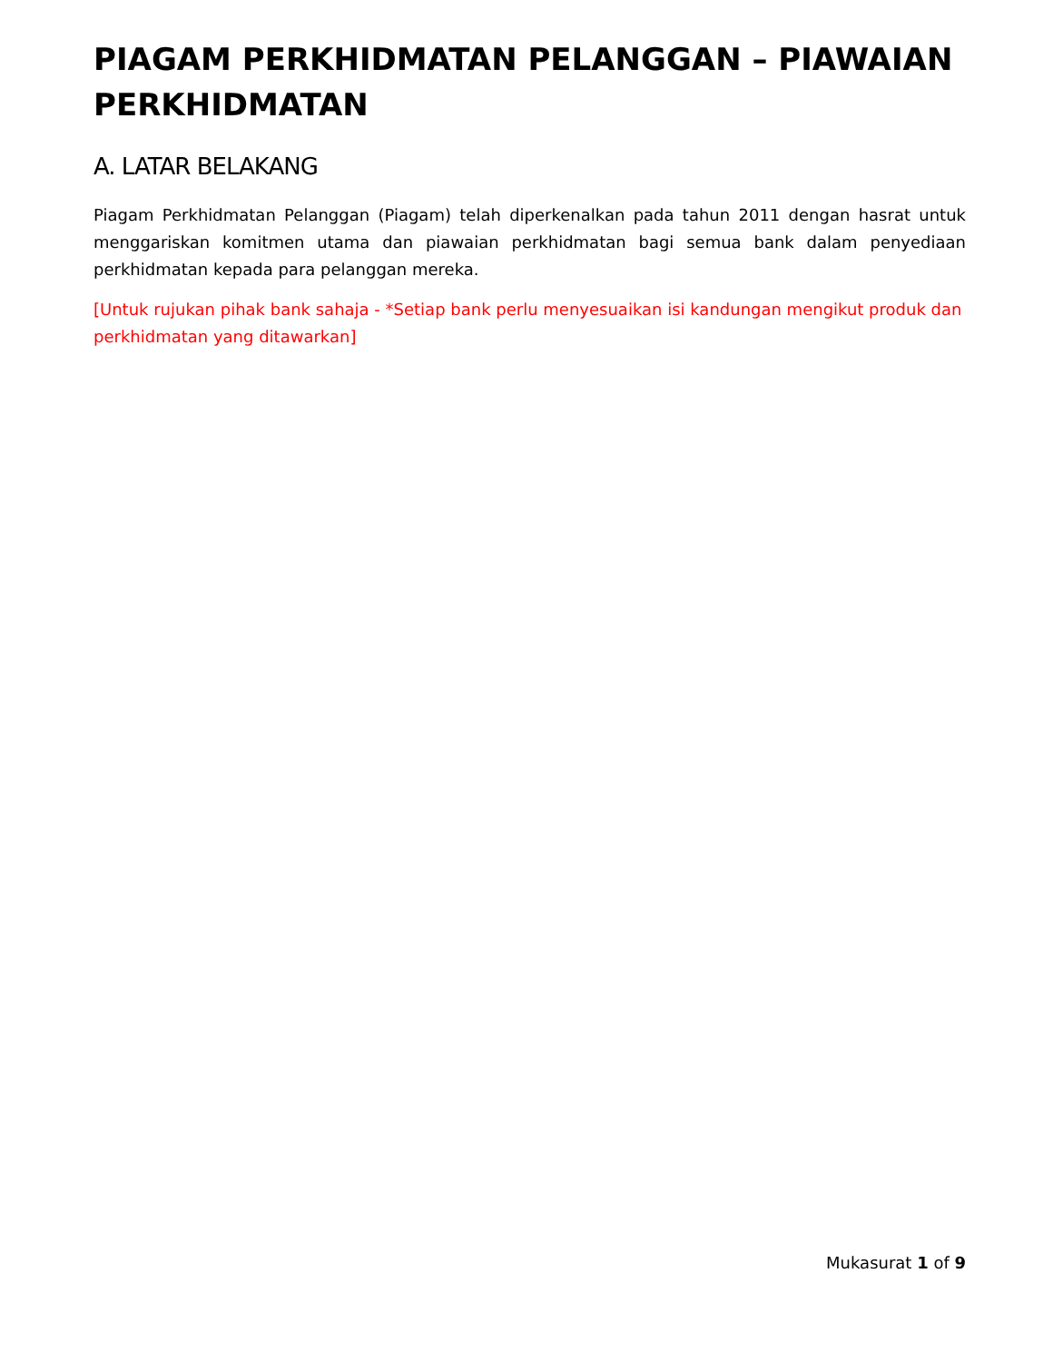PIAGAM PERKHIDMATAN PELANGGAN – PIAWAIAN PERKHIDMATAN
A. LATAR BELAKANG
Piagam Perkhidmatan Pelanggan (Piagam) telah diperkenalkan pada tahun 2011 dengan hasrat untuk menggariskan komitmen utama dan piawaian perkhidmatan bagi semua bank dalam penyediaan perkhidmatan kepada para pelanggan mereka.
[Untuk rujukan pihak bank sahaja - *Setiap bank perlu menyesuaikan isi kandungan mengikut produk dan perkhidmatan yang ditawarkan]
Mukasurat 1 of 9